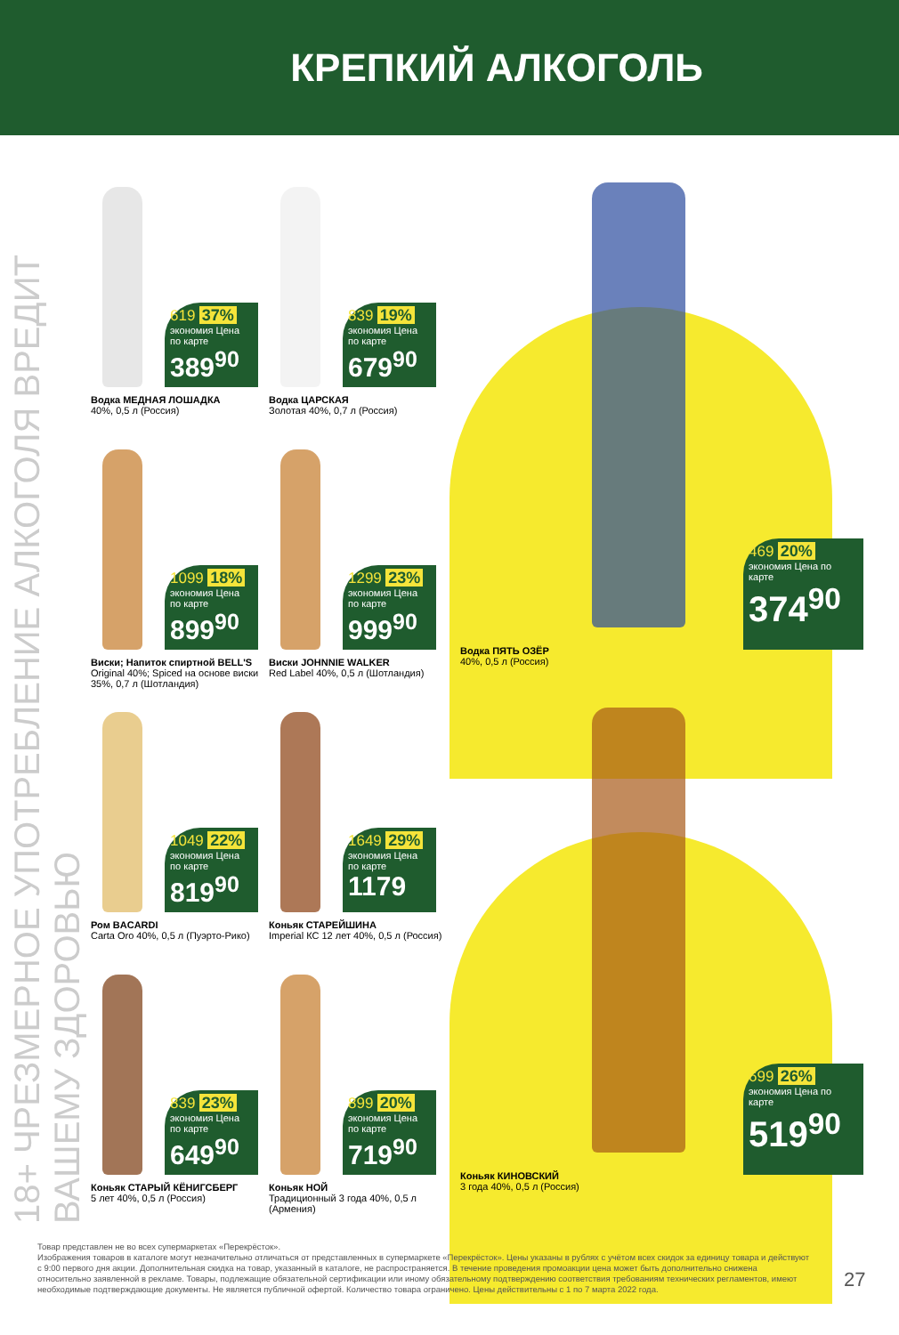КРЕПКИЙ АЛКОГОЛЬ
18+ ЧРЕЗМЕРНОЕ УПОТРЕБЛЕНИЕ АЛКОГОЛЯ ВРЕДИТ ВАШЕМУ ЗДОРОВЬЮ
619 37%
экономия Цена по карте
389<sup>90</sup>
Водка МЕДНАЯ ЛОШАДКА
40%, 0,5 л (Россия)
839 19%
экономия Цена по карте
679<sup>90</sup>
Водка ЦАРСКАЯ
Золотая 40%, 0,7 л (Россия)
1099 18%
экономия Цена по карте
899<sup>90</sup>
Виски; Напиток спиртной BELL'S
Original 40%; Spiced на основе виски 35%, 0,7 л (Шотландия)
1299 23%
экономия Цена по карте
999<sup>90</sup>
Виски JOHNNIE WALKER
Red Label 40%, 0,5 л (Шотландия)
1049 22%
экономия Цена по карте
819<sup>90</sup>
Ром BACARDI
Carta Oro 40%, 0,5 л (Пуэрто-Рико)
1649 29%
экономия Цена по карте
1179
Коньяк СТАРЕЙШИНА
Imperial КС 12 лет 40%, 0,5 л (Россия)
839 23%
экономия Цена по карте
649<sup>90</sup>
Коньяк СТАРЫЙ КЁНИГСБЕРГ
5 лет 40%, 0,5 л (Россия)
899 20%
экономия Цена по карте
719<sup>90</sup>
Коньяк НОЙ
Традиционный 3 года 40%, 0,5 л (Армения)
469 20%
экономия Цена по карте
374<sup>90</sup>
Водка ПЯТЬ ОЗЁР
40%, 0,5 л (Россия)
699 26%
экономия Цена по карте
519<sup>90</sup>
Коньяк КИНОВСКИЙ
3 года 40%, 0,5 л (Россия)
Товар представлен не во всех супермаркетах «Перекрёсток».
Изображения товаров в каталоге могут незначительно отличаться от представленных в супермаркете «Перекрёсток». Цены указаны в рублях с учётом всех скидок за единицу товара и действуют с 9:00 первого дня акции. Дополнительная скидка на товар, указанный в каталоге, не распространяется. В течение проведения промоакции цена может быть дополнительно снижена относительно заявленной в рекламе. Товары, подлежащие обязательной сертификации или иному обязательному подтверждению соответствия требованиям технических регламентов, имеют необходимые подтверждающие документы. Не является публичной офертой. Количество товара ограничено. Цены действительны с 1 по 7 марта 2022 года.
27